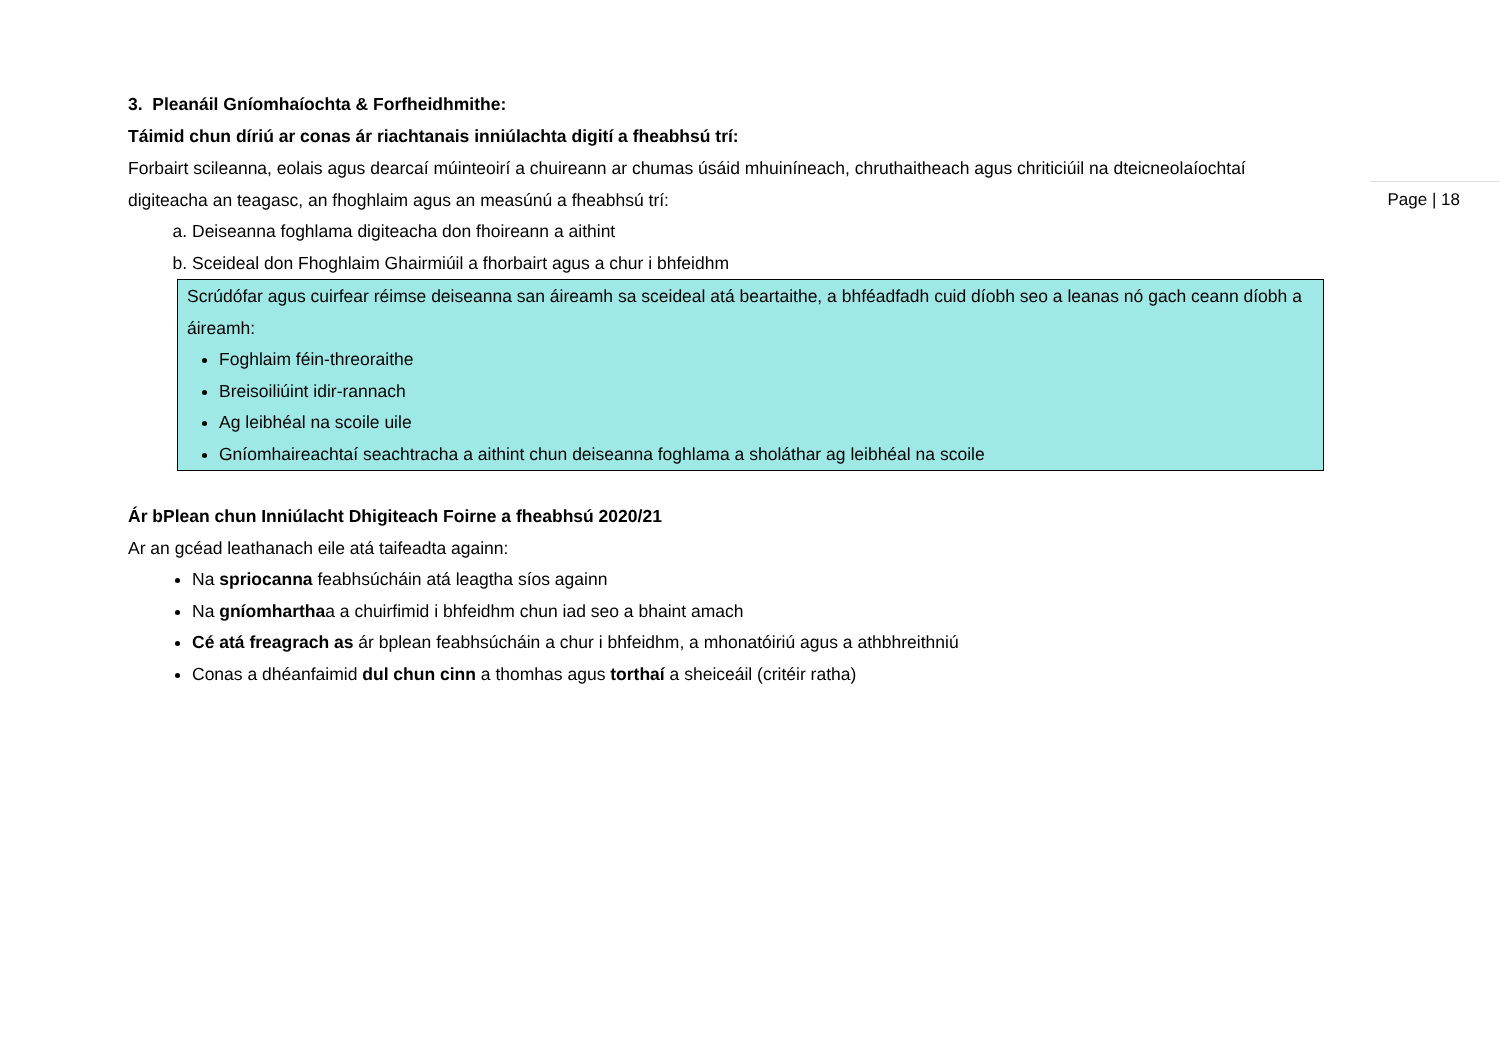3. Pleanáil Gníomhaíochta & Forfheidhmithe:
Táimid chun díriú ar conas ár riachtanais inniúlachta digití a fheabhsú trí:
Forbairt scileanna, eolais agus dearcaí múinteoirí a chuireann ar chumas úsáid mhuiníneach, chruthaitheach agus chriticiúil na dteicneolaíochtaí digiteacha an teagasc, an fhoghlaim agus an measúnú a fheabhsú trí:
Page | 18
a. Deiseanna foghlama digiteacha don fhoireann a aithint
b. Sceideal don Fhoghlaim Ghairmiúil a fhorbairt agus a chur i bhfeidhm
Scrúdófar agus cuirfear réimse deiseanna san áireamh sa sceideal atá beartaithe, a bhféadfadh cuid díobh seo a leanas nó gach ceann díobh a áireamh:
Foghlaim féin-threoraithe
Breisoiliúint idir-rannach
Ag leibhéal na scoile uile
Gníomhaireachtaí seachtracha a aithint chun deiseanna foghlama a sholáthar ag leibhéal na scoile
Ár bPlean chun Inniúlacht Dhigiteach Foirne a fheabhsú 2020/21
Ar an gcéad leathanach eile atá taifeadta againn:
Na spriocanna feabhsúcháin atá leagtha síos againn
Na gníomharthaa a chuirfimid i bhfeidhm chun iad seo a bhaint amach
Cé atá freagrach as ár bplean feabhsúcháin a chur i bhfeidhm, a mhonatóiriú agus a athbhreithniú
Conas a dhéanfaimid dul chun cinn a thomhas agus torthaí a sheiceáil (critéir ratha)